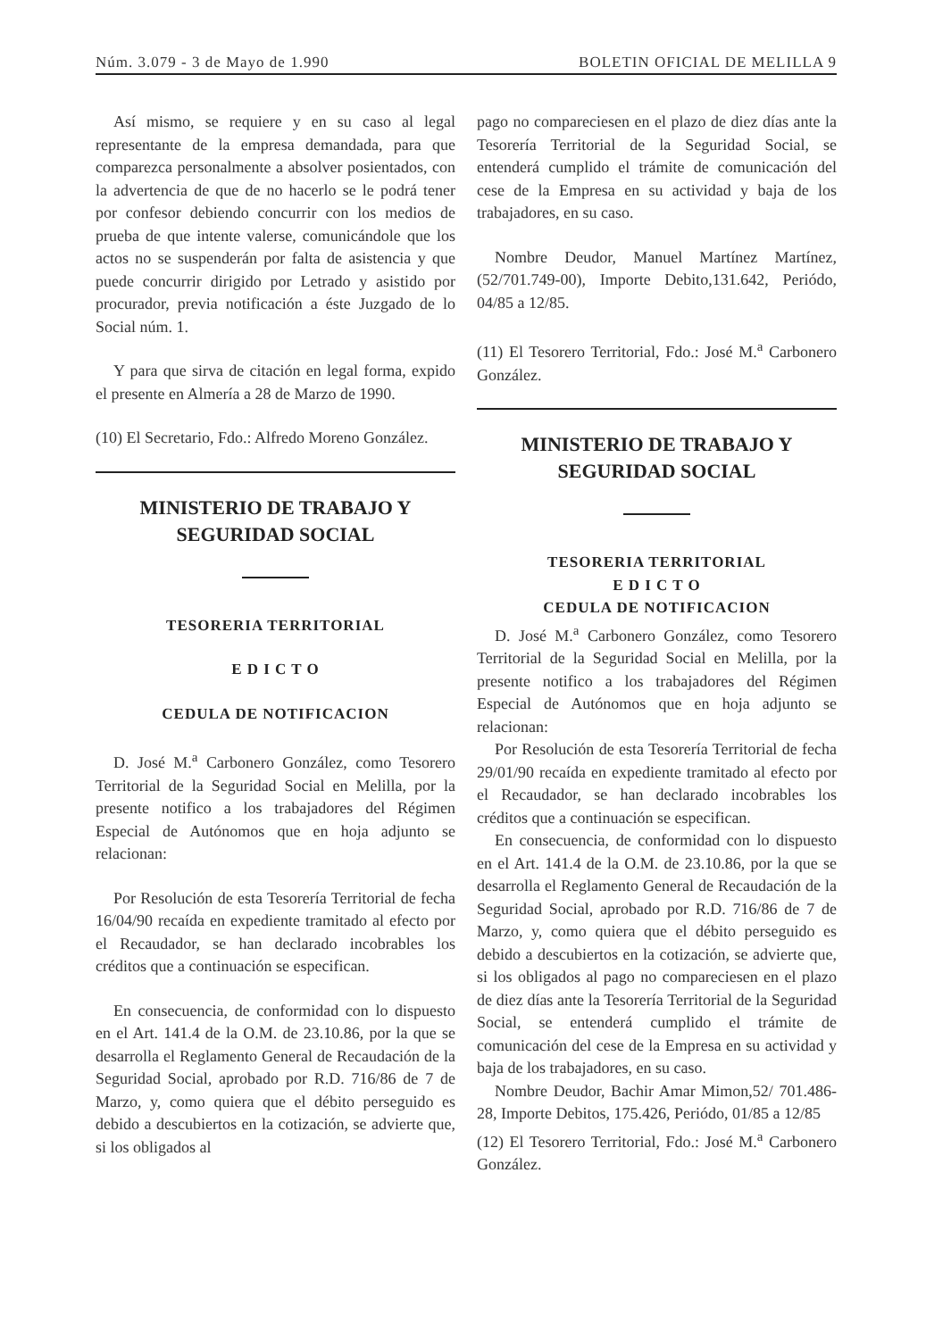Núm. 3.079 - 3 de Mayo de 1.990 BOLETIN OFICIAL DE MELILLA 9
Así mismo, se requiere y en su caso al legal representante de la empresa demandada, para que comparezca personalmente a absolver posientados, con la advertencia de que de no hacerlo se le podrá tener por confesor debiendo concurrir con los medios de prueba de que intente valerse, comunicándole que los actos no se suspenderán por falta de asistencia y que puede concurrir dirigido por Letrado y asistido por procurador, previa notificación a éste Juzgado de lo Social núm. 1.
Y para que sirva de citación en legal forma, expido el presente en Almería a 28 de Marzo de 1990.
(10) El Secretario, Fdo.: Alfredo Moreno González.
MINISTERIO DE TRABAJO Y SEGURIDAD SOCIAL
TESORERIA TERRITORIAL
E D I C T O
CEDULA DE NOTIFICACION
D. José M.<sup>a</sup> Carbonero González, como Tesorero Territorial de la Seguridad Social en Melilla, por la presente notifico a los trabajadores del Régimen Especial de Autónomos que en hoja adjunto se relacionan:
Por Resolución de esta Tesorería Territorial de fecha 16/04/90 recaída en expediente tramitado al efecto por el Recaudador, se han declarado incobrables los créditos que a continuación se especifican.
En consecuencia, de conformidad con lo dispuesto en el Art. 141.4 de la O.M. de 23.10.86, por la que se desarrolla el Reglamento General de Recaudación de la Seguridad Social, aprobado por R.D. 716/86 de 7 de Marzo, y, como quiera que el débito perseguido es debido a descubiertos en la cotización, se advierte que, si los obligados al
pago no compareciesen en el plazo de diez días ante la Tesorería Territorial de la Seguridad Social, se entenderá cumplido el trámite de comunicación del cese de la Empresa en su actividad y baja de los trabajadores, en su caso.
Nombre Deudor, Manuel Martínez Martínez, (52/701.749-00), Importe Debito,131.642, Periódo, 04/85 a 12/85.
(11) El Tesorero Territorial, Fdo.: José M.<sup>a</sup> Carbonero González.
MINISTERIO DE TRABAJO Y SEGURIDAD SOCIAL
TESORERIA TERRITORIAL
E D I C T O
CEDULA DE NOTIFICACION
D. José M.<sup>a</sup> Carbonero González, como Tesorero Territorial de la Seguridad Social en Melilla, por la presente notifico a los trabajadores del Régimen Especial de Autónomos que en hoja adjunto se relacionan:
Por Resolución de esta Tesorería Territorial de fecha 29/01/90 recaída en expediente tramitado al efecto por el Recaudador, se han declarado incobrables los créditos que a continuación se especifican.
En consecuencia, de conformidad con lo dispuesto en el Art. 141.4 de la O.M. de 23.10.86, por la que se desarrolla el Reglamento General de Recaudación de la Seguridad Social, aprobado por R.D. 716/86 de 7 de Marzo, y, como quiera que el débito perseguido es debido a descubiertos en la cotización, se advierte que, si los obligados al pago no compareciesen en el plazo de diez días ante la Tesorería Territorial de la Seguridad Social, se entenderá cumplido el trámite de comunicación del cese de la Empresa en su actividad y baja de los trabajadores, en su caso.
Nombre Deudor, Bachir Amar Mimon,52/ 701.486-28, Importe Debitos, 175.426, Periódo, 01/85 a 12/85
(12) El Tesorero Territorial, Fdo.: José M.<sup>a</sup> Carbonero González.